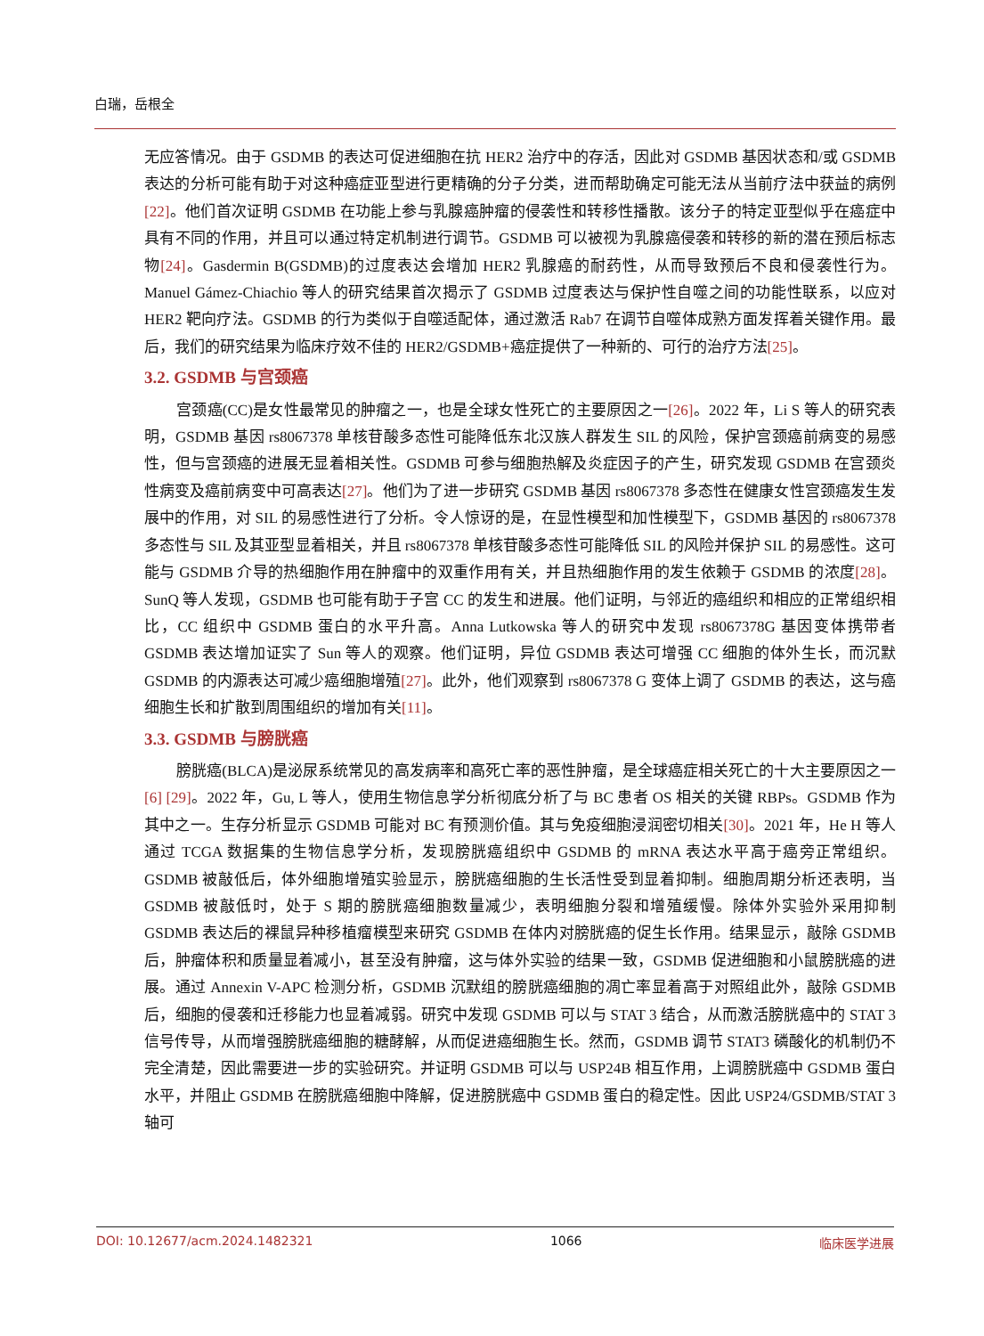白瑞，岳根全
无应答情况。由于 GSDMB 的表达可促进细胞在抗 HER2 治疗中的存活，因此对 GSDMB 基因状态和/或 GSDMB 表达的分析可能有助于对这种癌症亚型进行更精确的分子分类，进而帮助确定可能无法从当前疗法中获益的病例[22]。他们首次证明 GSDMB 在功能上参与乳腺癌肿瘤的侵袭性和转移性播散。该分子的特定亚型似乎在癌症中具有不同的作用，并且可以通过特定机制进行调节。GSDMB 可以被视为乳腺癌侵袭和转移的新的潜在预后标志物[24]。Gasdermin B(GSDMB)的过度表达会增加 HER2 乳腺癌的耐药性，从而导致预后不良和侵袭性行为。Manuel Gámez-Chiachio 等人的研究结果首次揭示了 GSDMB 过度表达与保护性自噬之间的功能性联系，以应对 HER2 靶向疗法。GSDMB 的行为类似于自噬适配体，通过激活 Rab7 在调节自噬体成熟方面发挥着关键作用。最后，我们的研究结果为临床疗效不佳的 HER2/GSDMB+癌症提供了一种新的、可行的治疗方法[25]。
3.2. GSDMB 与宫颈癌
宫颈癌(CC)是女性最常见的肿瘤之一，也是全球女性死亡的主要原因之一[26]。2022 年，Li S 等人的研究表明，GSDMB 基因 rs8067378 单核苷酸多态性可能降低东北汉族人群发生 SIL 的风险，保护宫颈癌前病变的易感性，但与宫颈癌的进展无显着相关性。GSDMB 可参与细胞热解及炎症因子的产生，研究发现 GSDMB 在宫颈炎性病变及癌前病变中可高表达[27]。他们为了进一步研究 GSDMB 基因 rs8067378 多态性在健康女性宫颈癌发生发展中的作用，对 SIL 的易感性进行了分析。令人惊讶的是，在显性模型和加性模型下，GSDMB 基因的 rs8067378 多态性与 SIL 及其亚型显着相关，并且 rs8067378 单核苷酸多态性可能降低 SIL 的风险并保护 SIL 的易感性。这可能与 GSDMB 介导的热细胞作用在肿瘤中的双重作用有关，并且热细胞作用的发生依赖于 GSDMB 的浓度[28]。SunQ 等人发现，GSDMB 也可能有助于子宫 CC 的发生和进展。他们证明，与邻近的癌组织和相应的正常组织相比，CC 组织中 GSDMB 蛋白的水平升高。Anna Lutkowska 等人的研究中发现 rs8067378G 基因变体携带者 GSDMB 表达增加证实了 Sun 等人的观察。他们证明，异位 GSDMB 表达可增强 CC 细胞的体外生长，而沉默 GSDMB 的内源表达可减少癌细胞增殖[27]。此外，他们观察到 rs8067378 G 变体上调了 GSDMB 的表达，这与癌细胞生长和扩散到周围组织的增加有关[11]。
3.3. GSDMB 与膀胱癌
膀胱癌(BLCA)是泌尿系统常见的高发病率和高死亡率的恶性肿瘤，是全球癌症相关死亡的十大主要原因之一[6] [29]。2022 年，Gu, L 等人，使用生物信息学分析彻底分析了与 BC 患者 OS 相关的关键 RBPs。GSDMB 作为其中之一。生存分析显示 GSDMB 可能对 BC 有预测价值。其与免疫细胞浸润密切相关[30]。2021 年，He H 等人通过 TCGA 数据集的生物信息学分析，发现膀胱癌组织中 GSDMB 的 mRNA 表达水平高于癌旁正常组织。GSDMB 被敲低后，体外细胞增殖实验显示，膀胱癌细胞的生长活性受到显着抑制。细胞周期分析还表明，当 GSDMB 被敲低时，处于 S 期的膀胱癌细胞数量减少，表明细胞分裂和增殖缓慢。除体外实验外采用抑制 GSDMB 表达后的裸鼠异种移植瘤模型来研究 GSDMB 在体内对膀胱癌的促生长作用。结果显示，敲除 GSDMB 后，肿瘤体积和质量显着减小，甚至没有肿瘤，这与体外实验的结果一致，GSDMB 促进细胞和小鼠膀胱癌的进展。通过 Annexin V-APC 检测分析，GSDMB 沉默组的膀胱癌细胞的凋亡率显着高于对照组此外，敲除 GSDMB 后，细胞的侵袭和迁移能力也显着减弱。研究中发现 GSDMB 可以与 STAT 3 结合，从而激活膀胱癌中的 STAT 3 信号传导，从而增强膀胱癌细胞的糖酵解，从而促进癌细胞生长。然而，GSDMB 调节 STAT3 磷酸化的机制仍不完全清楚，因此需要进一步的实验研究。并证明 GSDMB 可以与 USP24B 相互作用，上调膀胱癌中 GSDMB 蛋白水平，并阻止 GSDMB 在膀胱癌细胞中降解，促进膀胱癌中 GSDMB 蛋白的稳定性。因此 USP24/GSDMB/STAT 3 轴可
DOI: 10.12677/acm.2024.1482321 1066 临床医学进展